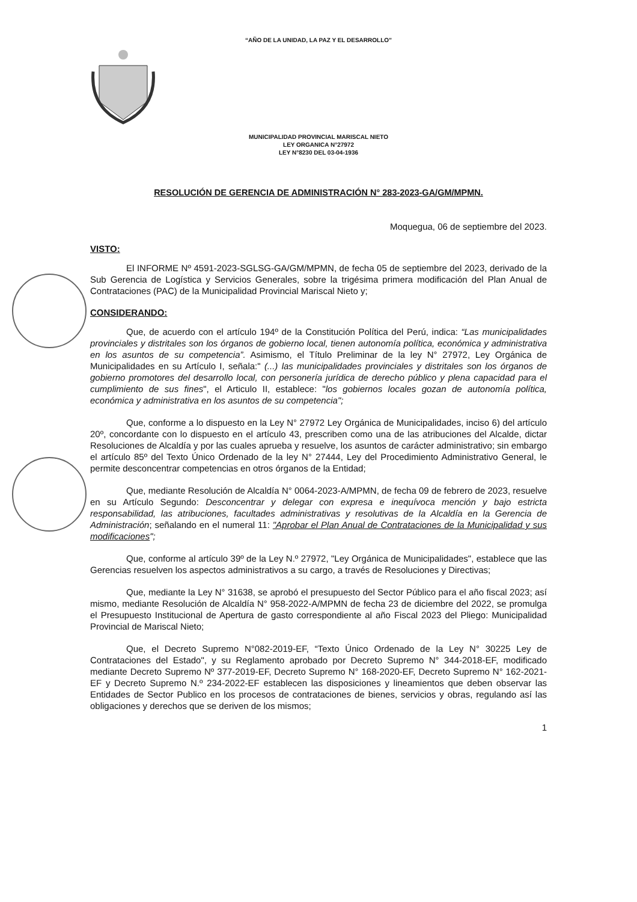“AÑO DE LA UNIDAD, LA PAZ Y EL DESARROLLO”
MUNICIPALIDAD PROVINCIAL MARISCAL NIETO
LEY ORGANICA N°27972
LEY N°8230 DEL 03-04-1936
RESOLUCIÓN DE GERENCIA DE ADMINISTRACIÓN N° 283-2023-GA/GM/MPMN.
Moquegua, 06 de septiembre del 2023.
VISTO:
El INFORME Nº 4591-2023-SGLSG-GA/GM/MPMN, de fecha 05 de septiembre del 2023, derivado de la Sub Gerencia de Logística y Servicios Generales, sobre la trigésima primera modificación del Plan Anual de Contrataciones (PAC) de la Municipalidad Provincial Mariscal Nieto y;
CONSIDERANDO:
Que, de acuerdo con el artículo 194º de la Constitución Política del Perú, indica: “Las municipalidades provinciales y distritales son los órganos de gobierno local, tienen autonomía política, económica y administrativa en los asuntos de su competencia”. Asimismo, el Título Preliminar de la ley N° 27972, Ley Orgánica de Municipalidades en su Artículo I, señala:" (...) las municipalidades provinciales y distritales son los órganos de gobierno promotores del desarrollo local, con personería jurídica de derecho público y plena capacidad para el cumplimiento de sus fines", el Articulo II, establece: "los gobiernos locales gozan de autonomía política, económica y administrativa en los asuntos de su competencia";
Que, conforme a lo dispuesto en la Ley N° 27972 Ley Orgánica de Municipalidades, inciso 6) del artículo 20º, concordante con lo dispuesto en el artículo 43, prescriben como una de las atribuciones del Alcalde, dictar Resoluciones de Alcaldía y por las cuales aprueba y resuelve, los asuntos de carácter administrativo; sin embargo el artículo 85º del Texto Único Ordenado de la ley N° 27444, Ley del Procedimiento Administrativo General, le permite desconcentrar competencias en otros órganos de la Entidad;
Que, mediante Resolución de Alcaldía N° 0064-2023-A/MPMN, de fecha 09 de febrero de 2023, resuelve en su Artículo Segundo: Desconcentrar y delegar con expresa e inequívoca mención y bajo estricta responsabilidad, las atribuciones, facultades administrativas y resolutivas de la Alcaldía en la Gerencia de Administración; señalando en el numeral 11: "Aprobar el Plan Anual de Contrataciones de la Municipalidad y sus modificaciones";
Que, conforme al artículo 39º de la Ley N.º 27972, "Ley Orgánica de Municipalidades", establece que las Gerencias resuelven los aspectos administrativos a su cargo, a través de Resoluciones y Directivas;
Que, mediante la Ley N° 31638, se aprobó el presupuesto del Sector Público para el año fiscal 2023; así mismo, mediante Resolución de Alcaldía N° 958-2022-A/MPMN de fecha 23 de diciembre del 2022, se promulga el Presupuesto Institucional de Apertura de gasto correspondiente al año Fiscal 2023 del Pliego: Municipalidad Provincial de Mariscal Nieto;
Que, el Decreto Supremo N°082-2019-EF, “Texto Único Ordenado de la Ley N° 30225 Ley de Contrataciones del Estado", y su Reglamento aprobado por Decreto Supremo N° 344-2018-EF, modificado mediante Decreto Supremo Nº 377-2019-EF, Decreto Supremo N° 168-2020-EF, Decreto Supremo N° 162-2021-EF y Decreto Supremo N.º 234-2022-EF establecen las disposiciones y lineamientos que deben observar las Entidades de Sector Publico en los procesos de contrataciones de bienes, servicios y obras, regulando así las obligaciones y derechos que se deriven de los mismos;
1